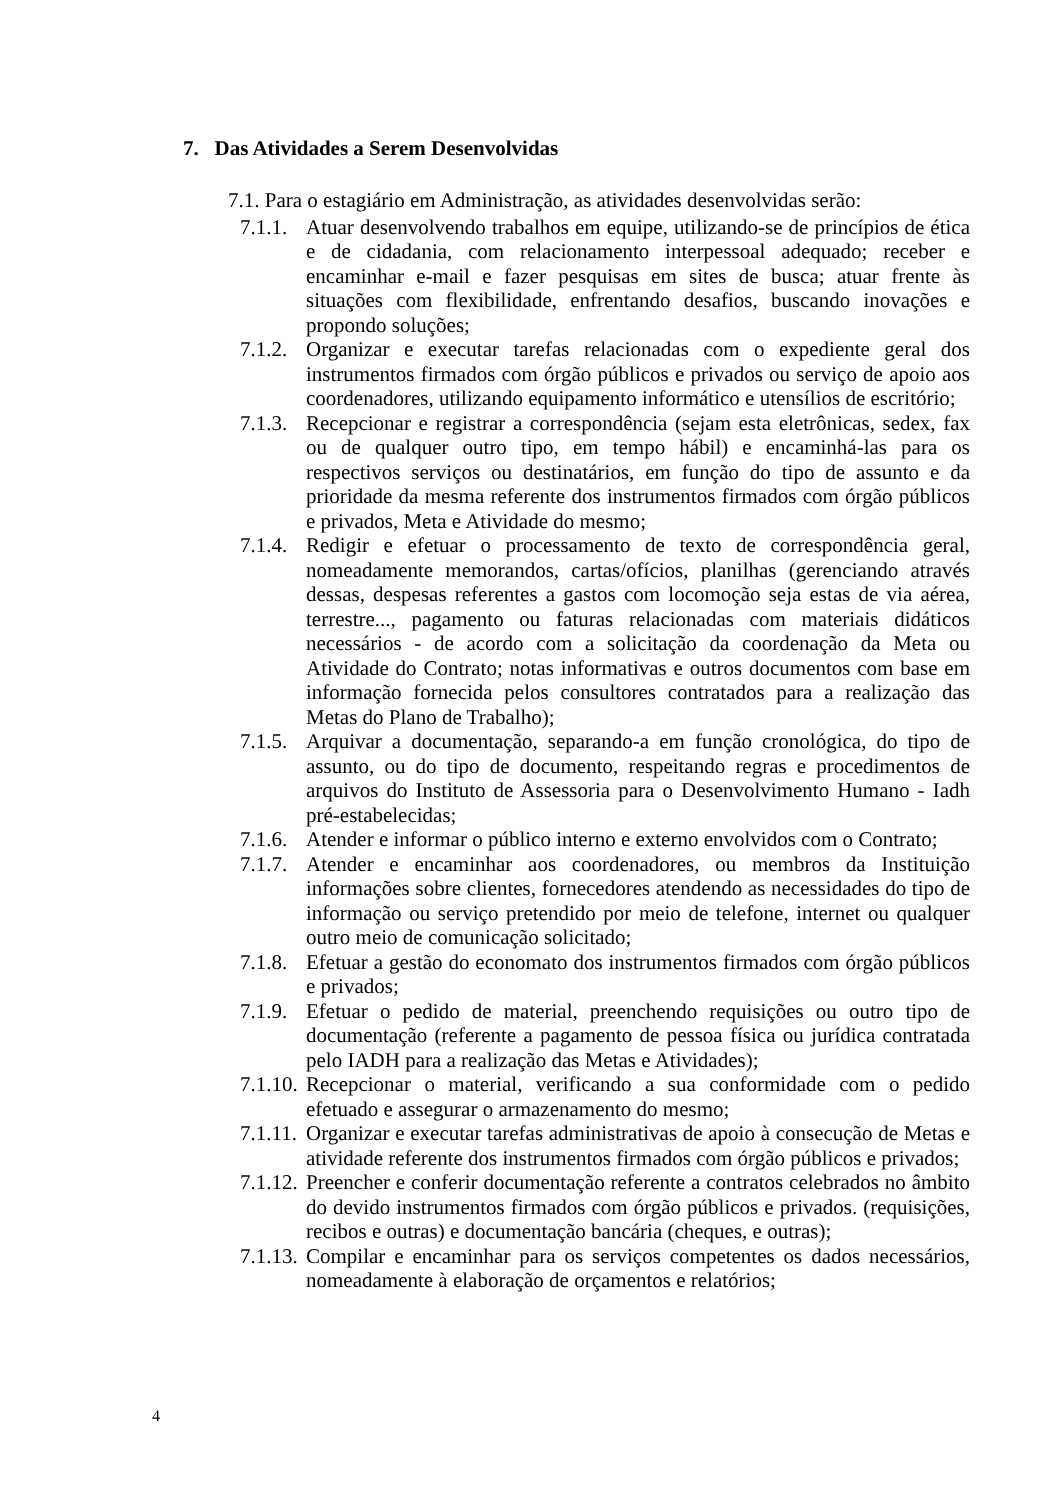7. Das Atividades a Serem Desenvolvidas
7.1. Para o estagiário em Administração, as atividades desenvolvidas serão:
7.1.1. Atuar desenvolvendo trabalhos em equipe, utilizando-se de princípios de ética e de cidadania, com relacionamento interpessoal adequado; receber e encaminhar e-mail e fazer pesquisas em sites de busca; atuar frente às situações com flexibilidade, enfrentando desafios, buscando inovações e propondo soluções;
7.1.2. Organizar e executar tarefas relacionadas com o expediente geral dos instrumentos firmados com órgão públicos e privados ou serviço de apoio aos coordenadores, utilizando equipamento informático e utensílios de escritório;
7.1.3. Recepcionar e registrar a correspondência (sejam esta eletrônicas, sedex, fax ou de qualquer outro tipo, em tempo hábil) e encaminhá-las para os respectivos serviços ou destinatários, em função do tipo de assunto e da prioridade da mesma referente dos instrumentos firmados com órgão públicos e privados, Meta e Atividade do mesmo;
7.1.4. Redigir e efetuar o processamento de texto de correspondência geral, nomeadamente memorandos, cartas/ofícios, planilhas (gerenciando através dessas, despesas referentes a gastos com locomoção seja estas de via aérea, terrestre..., pagamento ou faturas relacionadas com materiais didáticos necessários - de acordo com a solicitação da coordenação da Meta ou Atividade do Contrato; notas informativas e outros documentos com base em informação fornecida pelos consultores contratados para a realização das Metas do Plano de Trabalho);
7.1.5. Arquivar a documentação, separando-a em função cronológica, do tipo de assunto, ou do tipo de documento, respeitando regras e procedimentos de arquivos do Instituto de Assessoria para o Desenvolvimento Humano - Iadh pré-estabelecidas;
7.1.6. Atender e informar o público interno e externo envolvidos com o Contrato;
7.1.7. Atender e encaminhar aos coordenadores, ou membros da Instituição informações sobre clientes, fornecedores atendendo as necessidades do tipo de informação ou serviço pretendido por meio de telefone, internet ou qualquer outro meio de comunicação solicitado;
7.1.8. Efetuar a gestão do economato dos instrumentos firmados com órgão públicos e privados;
7.1.9. Efetuar o pedido de material, preenchendo requisições ou outro tipo de documentação (referente a pagamento de pessoa física ou jurídica contratada pelo IADH para a realização das Metas e Atividades);
7.1.10. Recepcionar o material, verificando a sua conformidade com o pedido efetuado e assegurar o armazenamento do mesmo;
7.1.11. Organizar e executar tarefas administrativas de apoio à consecução de Metas e atividade referente dos instrumentos firmados com órgão públicos e privados;
7.1.12. Preencher e conferir documentação referente a contratos celebrados no âmbito do devido instrumentos firmados com órgão públicos e privados. (requisições, recibos e outras) e documentação bancária (cheques, e outras);
7.1.13. Compilar e encaminhar para os serviços competentes os dados necessários, nomeadamente à elaboração de orçamentos e relatórios;
4